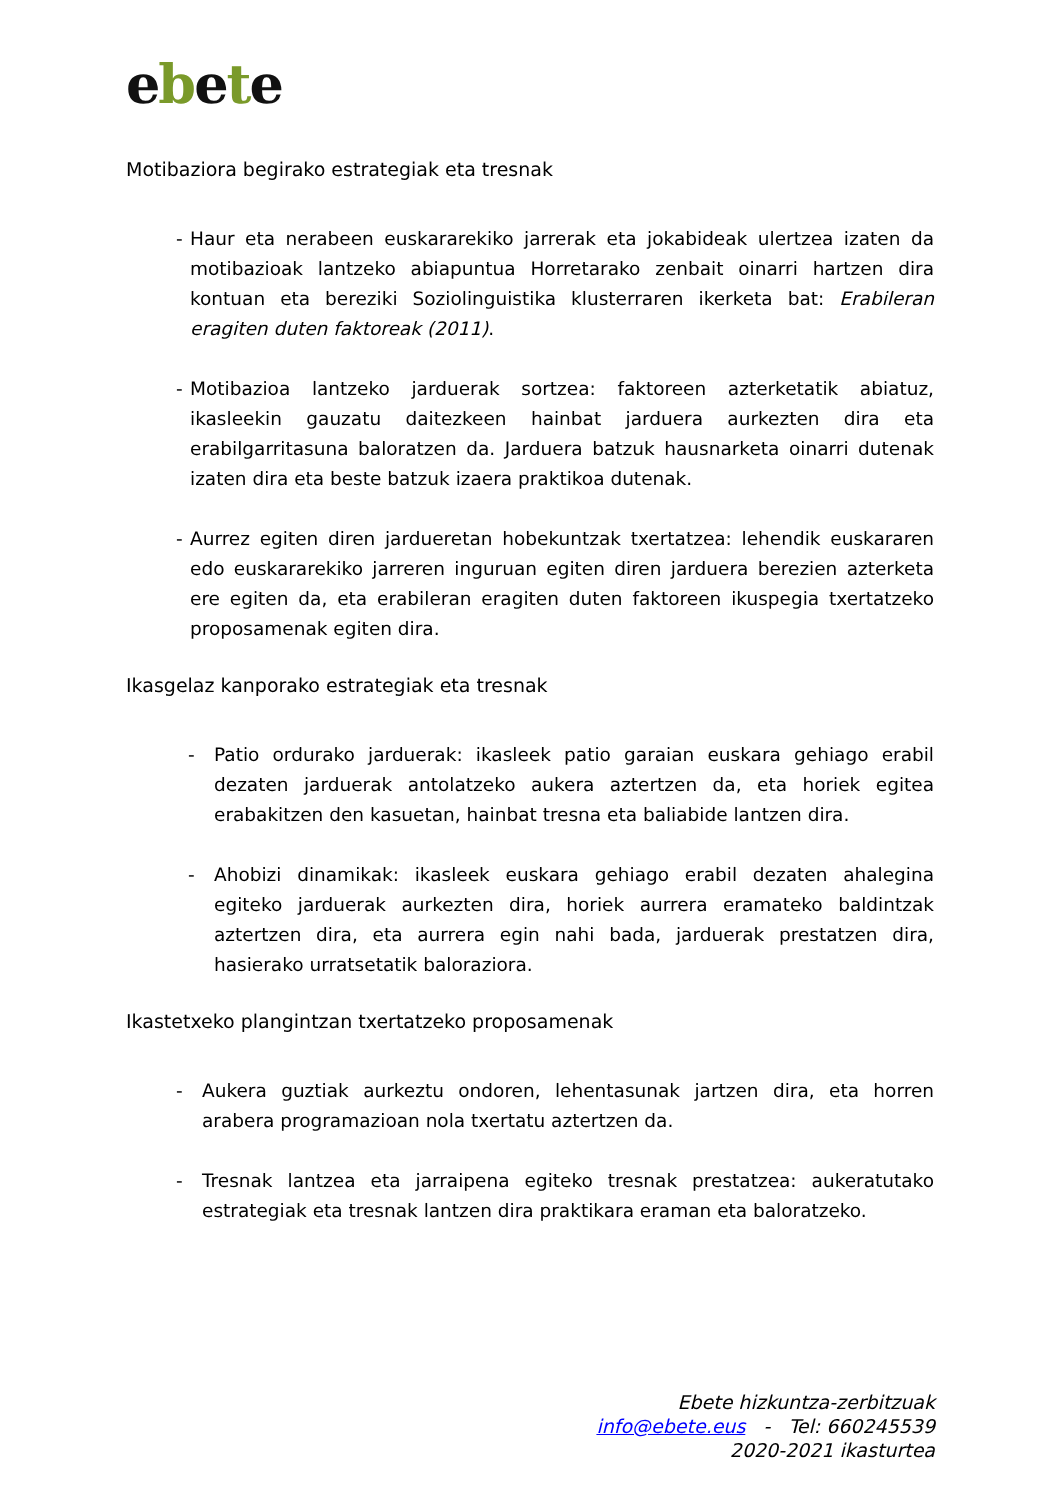ebete
Motibaziora begirako estrategiak eta tresnak
- Haur eta nerabeen euskararekiko jarrerak eta jokabideak ulertzea izaten da motibazioak lantzeko abiapuntua Horretarako zenbait oinarri hartzen dira kontuan eta bereziki Soziolinguistika klusterraren ikerketa bat: Erabileran eragiten duten faktoreak (2011).
- Motibazioa lantzeko jarduerak sortzea: faktoreen azterketatik abiatuz, ikasleekin gauzatu daitezkeen hainbat jarduera aurkezten dira eta erabilgarritasuna baloratzen da. Jarduera batzuk hausnarketa oinarri dutenak izaten dira eta beste batzuk izaera praktikoa dutenak.
- Aurrez egiten diren jardueretan hobekuntzak txertatzea: lehendik euskararen edo euskararekiko jarreren inguruan egiten diren jarduera berezien azterketa ere egiten da, eta erabileran eragiten duten faktoreen ikuspegia txertatzeko proposamenak egiten dira.
Ikasgelaz kanporako estrategiak eta tresnak
- Patio ordurako jarduerak: ikasleek patio garaian euskara gehiago erabil dezaten jarduerak antolatzeko aukera aztertzen da, eta horiek egitea erabakitzen den kasuetan, hainbat tresna eta baliabide lantzen dira.
- Ahobizi dinamikak: ikasleek euskara gehiago erabil dezaten ahalegina egiteko jarduerak aurkezten dira, horiek aurrera eramateko baldintzak aztertzen dira, eta aurrera egin nahi bada, jarduerak prestatzen dira, hasierako urratsetatik baloraziora.
Ikastetxeko plangintzan txertatzeko proposamenak
- Aukera guztiak aurkeztu ondoren, lehentasunak jartzen dira, eta horren arabera programazioan nola txertatu aztertzen da.
- Tresnak lantzea eta jarraipena egiteko tresnak prestatzea: aukeratutako estrategiak eta tresnak lantzen dira praktikara eraman eta baloratzeko.
Ebete hizkuntza-zerbitzuak
info@ebete.eus - Tel: 660245539
2020-2021 ikasturtea